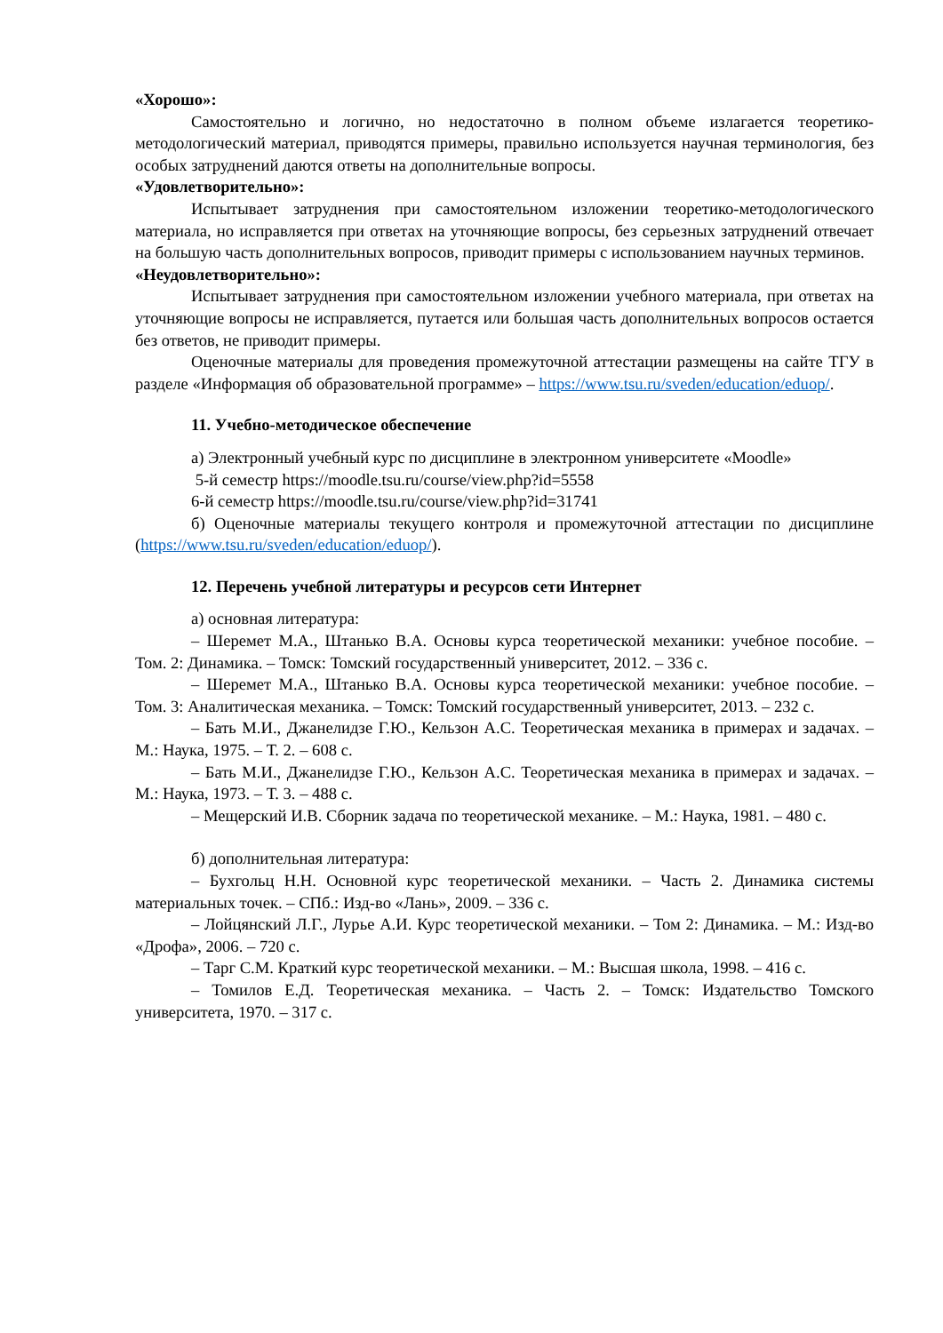«Хорошо»:
Самостоятельно и логично, но недостаточно в полном объеме излагается теоретико-методологический материал, приводятся примеры, правильно используется научная терминология, без особых затруднений даются ответы на дополнительные вопросы.
«Удовлетворительно»:
Испытывает затруднения при самостоятельном изложении теоретико-методологического материала, но исправляется при ответах на уточняющие вопросы, без серьезных затруднений отвечает на большую часть дополнительных вопросов, приводит примеры с использованием научных терминов.
«Неудовлетворительно»:
Испытывает затруднения при самостоятельном изложении учебного материала, при ответах на уточняющие вопросы не исправляется, путается или большая часть дополнительных вопросов остается без ответов, не приводит примеры.
Оценочные материалы для проведения промежуточной аттестации размещены на сайте ТГУ в разделе «Информация об образовательной программе» – https://www.tsu.ru/sveden/education/eduop/.
11. Учебно-методическое обеспечение
а) Электронный учебный курс по дисциплине в электронном университете «Moodle»
5-й семестр https://moodle.tsu.ru/course/view.php?id=5558
6-й семестр https://moodle.tsu.ru/course/view.php?id=31741
б) Оценочные материалы текущего контроля и промежуточной аттестации по дисциплине (https://www.tsu.ru/sveden/education/eduop/).
12. Перечень учебной литературы и ресурсов сети Интернет
а) основная литература:
– Шеремет М.А., Штанько В.А. Основы курса теоретической механики: учебное пособие. – Том. 2: Динамика. – Томск: Томский государственный университет, 2012. – 336 с.
– Шеремет М.А., Штанько В.А. Основы курса теоретической механики: учебное пособие. – Том. 3: Аналитическая механика. – Томск: Томский государственный университет, 2013. – 232 с.
– Бать М.И., Джанелидзе Г.Ю., Кельзон А.С. Теоретическая механика в примерах и задачах. – М.: Наука, 1975. – Т. 2. – 608 с.
– Бать М.И., Джанелидзе Г.Ю., Кельзон А.С. Теоретическая механика в примерах и задачах. – М.: Наука, 1973. – Т. 3. – 488 с.
– Мещерский И.В. Сборник задача по теоретической механике. – М.: Наука, 1981. – 480 с.
б) дополнительная литература:
– Бухгольц Н.Н. Основной курс теоретической механики. – Часть 2. Динамика системы материальных точек. – СПб.: Изд-во «Лань», 2009. – 336 с.
– Лойцянский Л.Г., Лурье А.И. Курс теоретической механики. – Том 2: Динамика. – М.: Изд-во «Дрофа», 2006. – 720 с.
– Тарг С.М. Краткий курс теоретической механики. – М.: Высшая школа, 1998. – 416 с.
– Томилов Е.Д. Теоретическая механика. – Часть 2. – Томск: Издательство Томского университета, 1970. – 317 с.